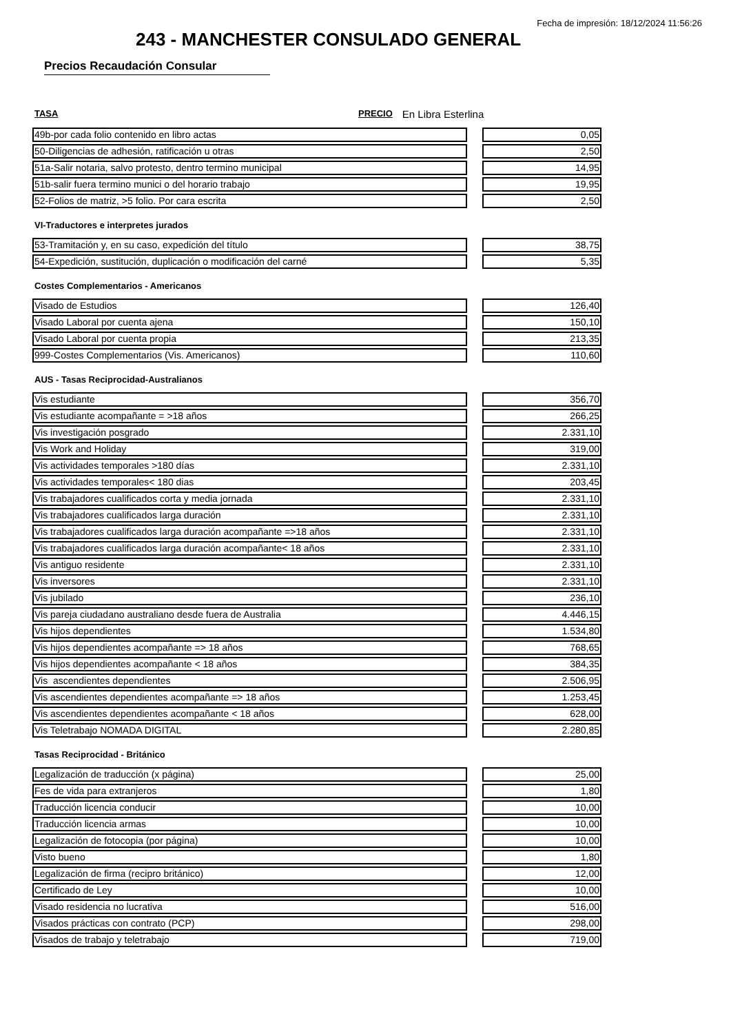Fecha de impresión: 18/12/2024 11:56:26
243 - MANCHESTER CONSULADO GENERAL
Precios Recaudación Consular
TASA PRECIO En Libra Esterlina
| 49b-por cada folio contenido en libro actas | | 0,05 |
| 50-Diligencias de adhesión, ratificación u otras | | 2,50 |
| 51a-Salir notaria, salvo protesto, dentro termino municipal | | 14,95 |
| 51b-salir fuera termino munici o del horario trabajo | | 19,95 |
| 52-Folios de matriz, >5 folio. Por cara escrita | | 2,50 |
VI-Traductores e interpretes jurados
| 53-Tramitación y, en su caso, expedición del título | | 38,75 |
| 54-Expedición, sustitución, duplicación o modificación del carné | | 5,35 |
Costes Complementarios - Americanos
| Visado de Estudios | | 126,40 |
| Visado Laboral por cuenta ajena | | 150,10 |
| Visado Laboral por cuenta propia | | 213,35 |
| 999-Costes Complementarios (Vis. Americanos) | | 110,60 |
AUS - Tasas Reciprocidad-Australianos
| Vis estudiante | | 356,70 |
| Vis estudiante acompañante = >18 años | | 266,25 |
| Vis investigación posgrado | | 2.331,10 |
| Vis Work and Holiday | | 319,00 |
| Vis actividades temporales >180 días | | 2.331,10 |
| Vis actividades temporales< 180 dias | | 203,45 |
| Vis trabajadores cualificados corta y media jornada | | 2.331,10 |
| Vis trabajadores cualificados larga duración | | 2.331,10 |
| Vis trabajadores cualificados larga duración acompañante =>18 años | | 2.331,10 |
| Vis trabajadores cualificados larga duración acompañante< 18 años | | 2.331,10 |
| Vis antiguo residente | | 2.331,10 |
| Vis inversores | | 2.331,10 |
| Vis jubilado | | 236,10 |
| Vis pareja ciudadano australiano desde fuera de Australia | | 4.446,15 |
| Vis hijos dependientes | | 1.534,80 |
| Vis hijos dependientes acompañante => 18 años | | 768,65 |
| Vis hijos dependientes acompañante < 18 años | | 384,35 |
| Vis ascendientes dependientes | | 2.506,95 |
| Vis ascendientes dependientes acompañante => 18 años | | 1.253,45 |
| Vis ascendientes dependientes acompañante < 18 años | | 628,00 |
| Vis Teletrabajo NOMADA DIGITAL | | 2.280,85 |
Tasas Reciprocidad - Británico
| Legalización de traducción (x página) | | 25,00 |
| Fes de vida para extranjeros | | 1,80 |
| Traducción licencia conducir | | 10,00 |
| Traducción licencia armas | | 10,00 |
| Legalización de fotocopia (por página) | | 10,00 |
| Visto bueno | | 1,80 |
| Legalización de firma (recipro británico) | | 12,00 |
| Certificado de Ley | | 10,00 |
| Visado residencia no lucrativa | | 516,00 |
| Visados prácticas con contrato (PCP) | | 298,00 |
| Visados de trabajo y teletrabajo | | 719,00 |